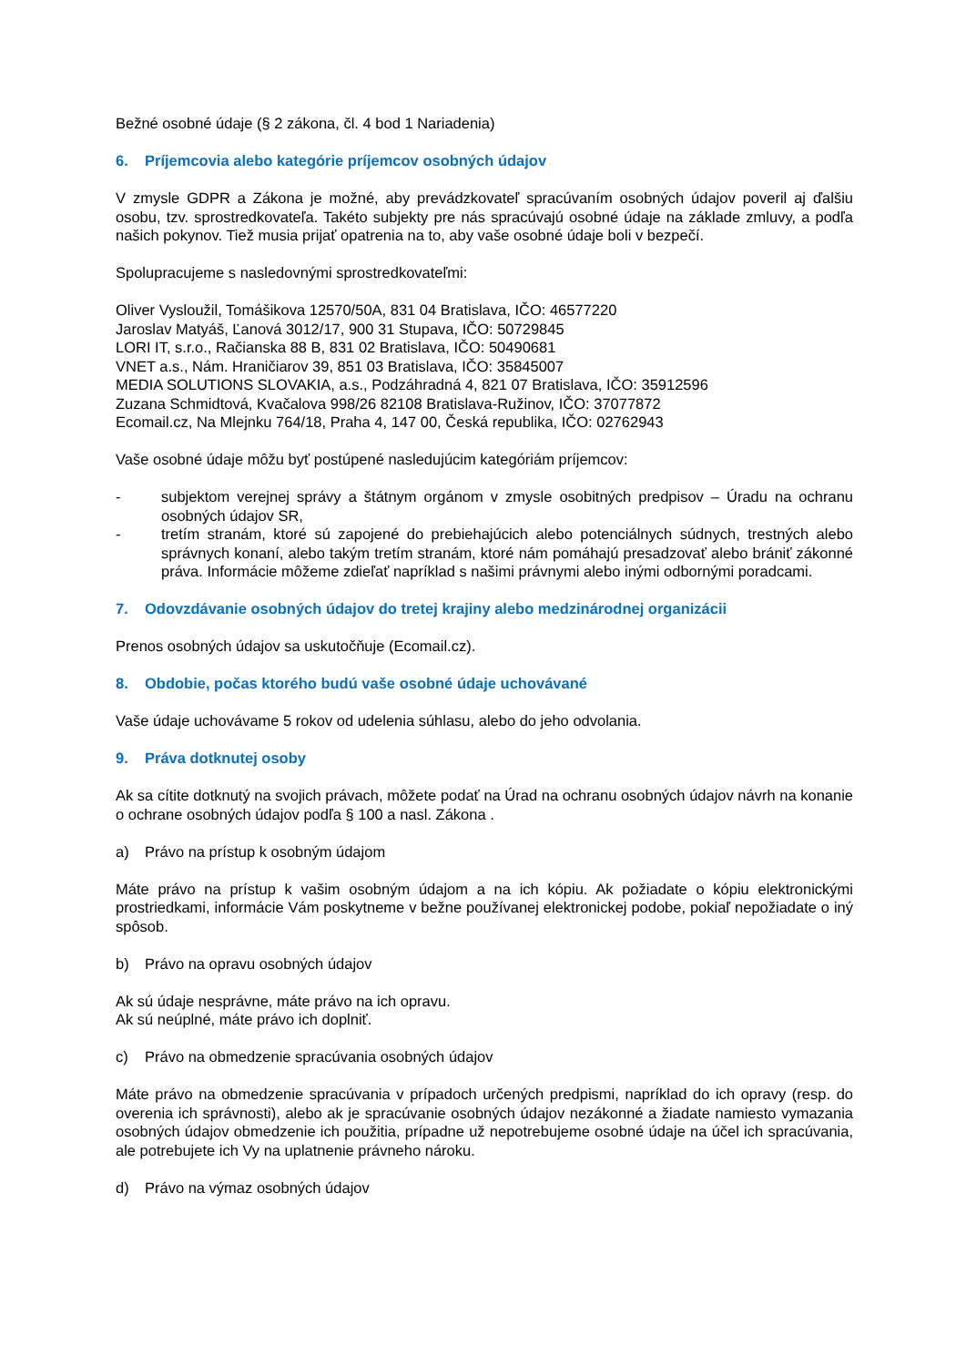Bežné osobné údaje (§ 2 zákona, čl. 4 bod 1 Nariadenia)
6. Príjemcovia alebo kategórie príjemcov osobných údajov
V zmysle GDPR a Zákona je možné, aby prevádzkovateľ spracúvaním osobných údajov poveril aj ďalšiu osobu, tzv. sprostredkovateľa. Takéto subjekty pre nás spracúvajú osobné údaje na základe zmluvy, a podľa našich pokynov. Tiež musia prijať opatrenia na to, aby vaše osobné údaje boli v bezpečí.
Spolupracujeme s nasledovnými sprostredkovateľmi:
Oliver Vysloužil, Tomášikova 12570/50A, 831 04 Bratislava, IČO: 46577220
Jaroslav Matyáš, Ľanová 3012/17, 900 31 Stupava, IČO: 50729845
LORI IT, s.r.o., Račianska 88 B, 831 02 Bratislava, IČO: 50490681
VNET a.s., Nám. Hraničiarov 39, 851 03 Bratislava, IČO: 35845007
MEDIA SOLUTIONS SLOVAKIA, a.s., Podzáhradná 4, 821 07 Bratislava, IČO: 35912596
Zuzana Schmidtová, Kvačalova 998/26 82108 Bratislava-Ružinov, IČO: 37077872
Ecomail.cz, Na Mlejnku 764/18, Praha 4, 147 00, Česká republika, IČO: 02762943
Vaše osobné údaje môžu byť postúpené nasledujúcim kategóriám príjemcov:
- subjektom verejnej správy a štátnym orgánom v zmysle osobitných predpisov – Úradu na ochranu osobných údajov SR,
- tretím stranám, ktoré sú zapojené do prebiehajúcich alebo potenciálnych súdnych, trestných alebo správnych konaní, alebo takým tretím stranám, ktoré nám pomáhajú presadzovať alebo brániť zákonné práva. Informácie môžeme zdieľať napríklad s našimi právnymi alebo inými odbornými poradcami.
7. Odovzdávanie osobných údajov do tretej krajiny alebo medzinárodnej organizácii
Prenos osobných údajov sa uskutočňuje (Ecomail.cz).
8. Obdobie, počas ktorého budú vaše osobné údaje uchovávané
Vaše údaje uchovávame 5 rokov od udelenia súhlasu, alebo do jeho odvolania.
9. Práva dotknutej osoby
Ak sa cítite dotknutý na svojich právach, môžete podať na Úrad na ochranu osobných údajov návrh na konanie o ochrane osobných údajov podľa § 100 a nasl. Zákona .
a) Právo na prístup k osobným údajom
Máte právo na prístup k vašim osobným údajom a na ich kópiu. Ak požiadate o kópiu elektronickými prostriedkami, informácie Vám poskytneme v bežne používanej elektronickej podobe, pokiaľ nepožiadate o iný spôsob.
b) Právo na opravu osobných údajov
Ak sú údaje nesprávne, máte právo na ich opravu.
Ak sú neúplné, máte právo ich doplniť.
c) Právo na obmedzenie spracúvania osobných údajov
Máte právo na obmedzenie spracúvania v prípadoch určených predpismi, napríklad do ich opravy (resp. do overenia ich správnosti), alebo ak je spracúvanie osobných údajov nezákonné a žiadate namiesto vymazania osobných údajov obmedzenie ich použitia, prípadne už nepotrebujeme osobné údaje na účel ich spracúvania, ale potrebujete ich Vy na uplatnenie právneho nároku.
d) Právo na výmaz osobných údajov